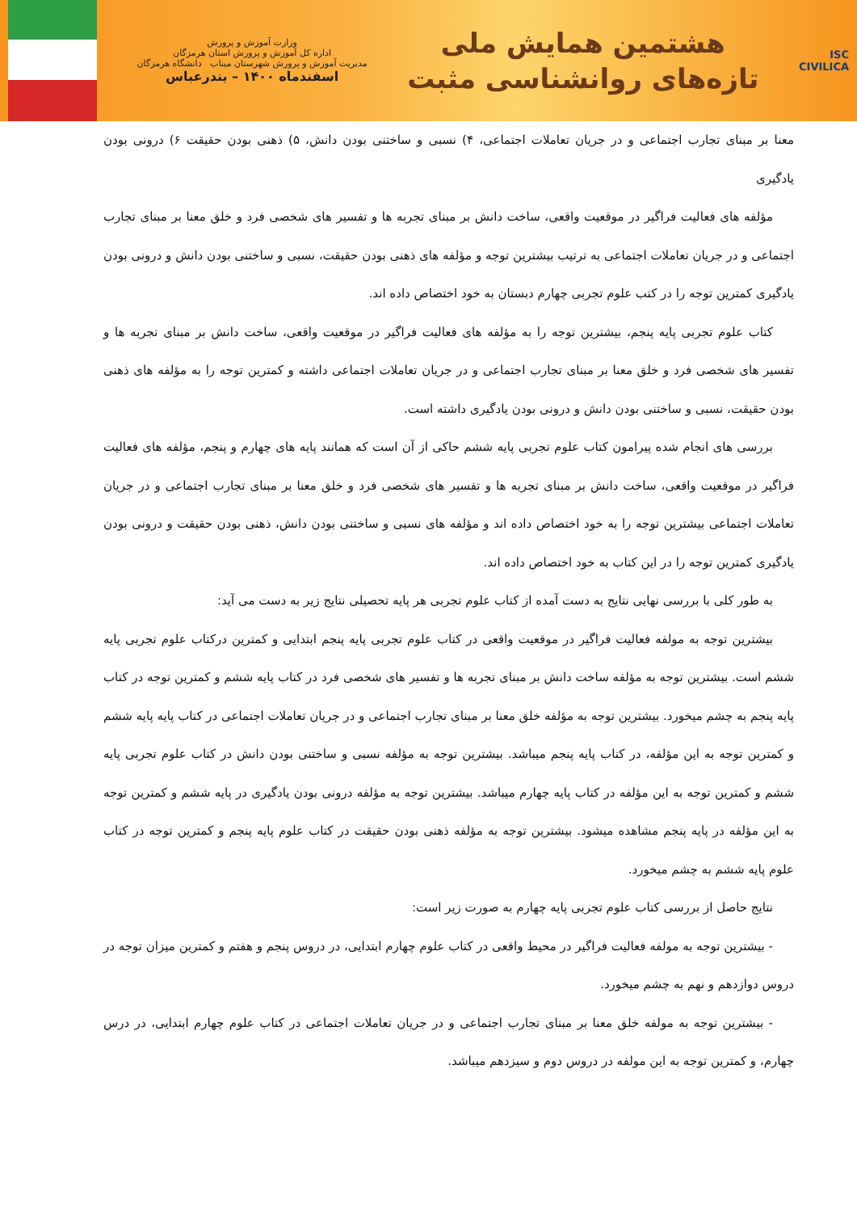ISC
CIVILICA
هشتمین همایش ملی
تازه‌های روانشناسی مثبت
وزارت آموزش و پرورش
اداره کل آموزش و پرورش استان هرمزگان
مدیریت آموزش و پرورش شهرستان میناب دانشگاه هرمزگان
اسفندماه ۱۴۰۰ – بندرعباس
معنا بر مبنای تجارب اجتماعی و در جریان تعاملات اجتماعی، ۴) نسبی و ساختنی بودن دانش، ۵) ذهنی بودن حقیقت ۶) درونی بودن یادگیری
مؤلفه های فعالیت فراگیر در موقعیت واقعی، ساخت دانش بر مبنای تجربه ها و تفسیر های شخصی فرد و خلق معنا بر مبنای تجارب اجتماعی و در جریان تعاملات اجتماعی به ترتیب بیشترین توجه و مؤلفه های ذهنی بودن حقیقت، نسبی و ساختنی بودن دانش و درونی بودن یادگیری کمترین توجه را در کتب علوم تجربی چهارم دبستان به خود اختصاص داده اند.
کتاب علوم تجربی پایه پنجم، بیشترین توجه را به مؤلفه های فعالیت فراگیر در موقعیت واقعی، ساخت دانش بر مبنای تجربه ها و تفسیر های شخصی فرد و خلق معنا بر مبنای تجارب اجتماعی و در جریان تعاملات اجتماعی داشته و کمترین توجه را به مؤلفه های ذهنی بودن حقیقت، نسبی و ساختنی بودن دانش و درونی بودن یادگیری داشته است.
بررسی های انجام شده پیرامون کتاب علوم تجربی پایه ششم حاکی از آن است که همانند پایه های چهارم و پنجم، مؤلفه های فعالیت فراگیر در موقعیت واقعی، ساخت دانش بر مبنای تجربه ها و تفسیر های شخصی فرد و خلق معنا بر مبنای تجارب اجتماعی و در جریان تعاملات اجتماعی بیشترین توجه را به خود اختصاص داده اند و مؤلفه های نسبی و ساختنی بودن دانش، ذهنی بودن حقیقت و درونی بودن یادگیری کمترین توجه را در این کتاب به خود اختصاص داده اند.
به طور کلی با بررسی نهایی نتایج به دست آمده از کتاب علوم تجربی هر پایه تحصیلی نتایج زیر به دست می آید:
بیشترین توجه به مولفه فعالیت فراگیر در موقعیت واقعی در کتاب علوم تجربی پایه پنجم ابتدایی و کمترین درکتاب علوم تجربی پایه ششم است. بیشترین توجه به مؤلفه ساخت دانش بر مبنای تجربه ها و تفسیر های شخصی فرد در کتاب پایه ششم و کمترین توجه در کتاب پایه پنجم به چشم میخورد. بیشترین توجه به مؤلفه خلق معنا بر مبنای تجارب اجتماعی و در جریان تعاملات اجتماعی در کتاب پایه پایه ششم و کمترین توجه به این مؤلفه، در کتاب پایه پنجم میباشد. بیشترین توجه به مؤلفه نسبی و ساختنی بودن دانش در کتاب علوم تجربی پایه ششم و کمترین توجه به این مؤلفه در کتاب پایه چهارم میباشد. بیشترین توجه به مؤلفه درونی بودن یادگیری در پایه ششم و کمترین توجه به این مؤلفه در پایه پنجم مشاهده میشود. بیشترین توجه به مؤلفه ذهنی بودن حقیقت در کتاب علوم پایه پنجم و کمترین توجه در کتاب علوم پایه ششم به چشم میخورد.
نتایج حاصل از بررسی کتاب علوم تجربی پایه چهارم به صورت زیر است:
- بیشترین توجه به مولفه فعالیت فراگیر در محیط واقعی در کتاب علوم چهارم ابتدایی، در دروس پنجم و هفتم و کمترین میزان توجه در دروس دوازدهم و نهم به چشم میخورد.
- بیشترین توجه به مولفه خلق معنا بر مبنای تجارب اجتماعی و در جریان تعاملات اجتماعی در کتاب علوم چهارم ابتدایی، در درس چهارم، و کمترین توجه به این مولفه در دروس دوم و سیزدهم میباشد.